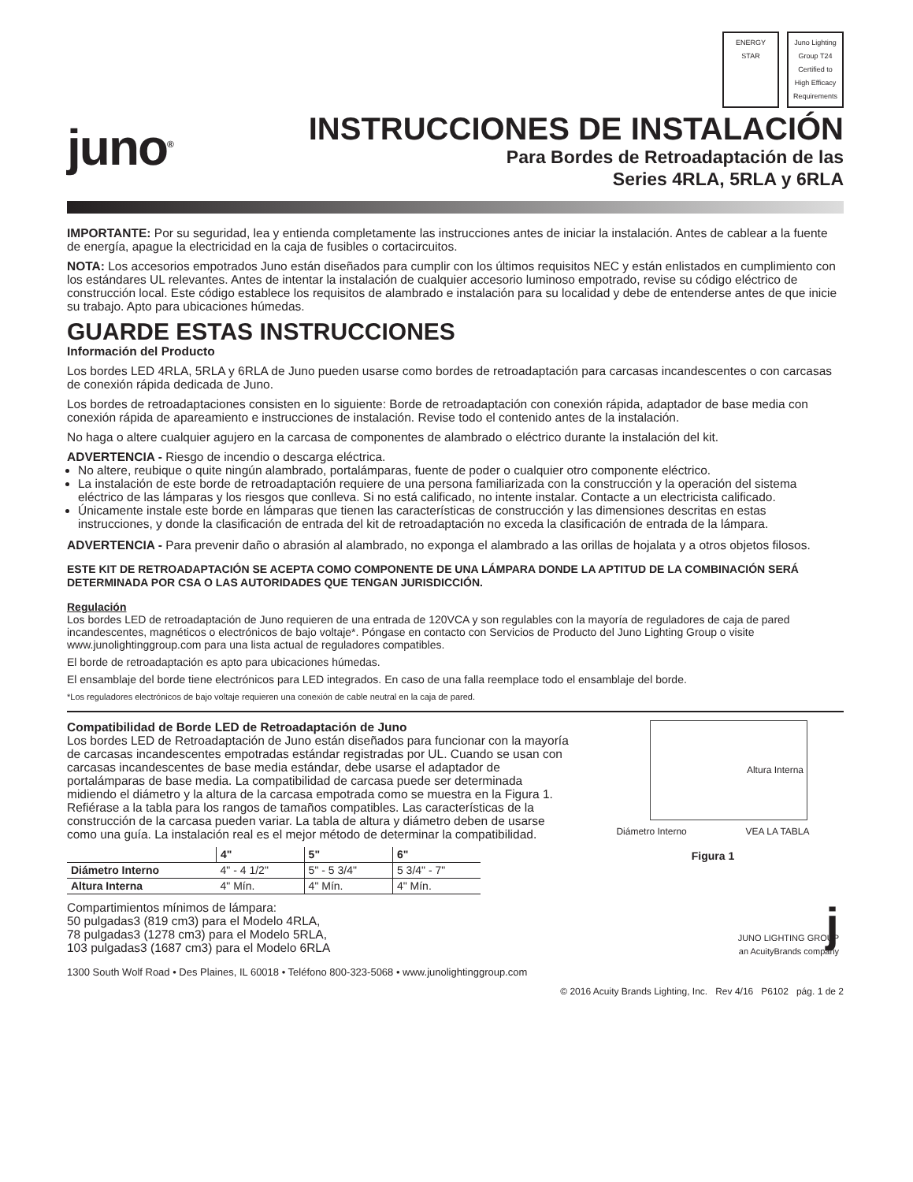juno<sup>®</sup>
ENERGY STAR Juno Lighting Group T24 Certified to High Efficacy Requirements
INSTRUCCIONES DE INSTALACIÓN
Para Bordes de Retroadaptación de las
Series 4RLA, 5RLA y 6RLA
IMPORTANTE: Por su seguridad, lea y entienda completamente las instrucciones antes de iniciar la instalación. Antes de cablear a la fuente de energía, apague la electricidad en la caja de fusibles o cortacircuitos.
NOTA: Los accesorios empotrados Juno están diseñados para cumplir con los últimos requisitos NEC y están enlistados en cumplimiento con los estándares UL relevantes. Antes de intentar la instalación de cualquier accesorio luminoso empotrado, revise su código eléctrico de construcción local. Este código establece los requisitos de alambrado e instalación para su localidad y debe de entenderse antes de que inicie su trabajo. Apto para ubicaciones húmedas.
GUARDE ESTAS INSTRUCCIONES
Información del Producto
Los bordes LED 4RLA, 5RLA y 6RLA de Juno pueden usarse como bordes de retroadaptación para carcasas incandescentes o con carcasas de conexión rápida dedicada de Juno.
Los bordes de retroadaptaciones consisten en lo siguiente: Borde de retroadaptación con conexión rápida, adaptador de base media con conexión rápida de apareamiento e instrucciones de instalación. Revise todo el contenido antes de la instalación.
No haga o altere cualquier agujero en la carcasa de componentes de alambrado o eléctrico durante la instalación del kit.
ADVERTENCIA - Riesgo de incendio o descarga eléctrica.
No altere, reubique o quite ningún alambrado, portalámparas, fuente de poder o cualquier otro componente eléctrico.
La instalación de este borde de retroadaptación requiere de una persona familiarizada con la construcción y la operación del sistema eléctrico de las lámparas y los riesgos que conlleva. Si no está calificado, no intente instalar. Contacte a un electricista calificado.
Únicamente instale este borde en lámparas que tienen las características de construcción y las dimensiones descritas en estas instrucciones, y donde la clasificación de entrada del kit de retroadaptación no exceda la clasificación de entrada de la lámpara.
ADVERTENCIA - Para prevenir daño o abrasión al alambrado, no exponga el alambrado a las orillas de hojalata y a otros objetos filosos.
ESTE KIT DE RETROADAPTACIÓN SE ACEPTA COMO COMPONENTE DE UNA LÁMPARA DONDE LA APTITUD DE LA COMBINACIÓN SERÁ DETERMINADA POR CSA O LAS AUTORIDADES QUE TENGAN JURISDICCIÓN.
Regulación
Los bordes LED de retroadaptación de Juno requieren de una entrada de 120VCA y son regulables con la mayoría de reguladores de caja de pared incandescentes, magnéticos o electrónicos de bajo voltaje*. Póngase en contacto con Servicios de Producto del Juno Lighting Group o visite www.junolightinggroup.com para una lista actual de reguladores compatibles.
El borde de retroadaptación es apto para ubicaciones húmedas.
El ensamblaje del borde tiene electrónicos para LED integrados. En caso de una falla reemplace todo el ensamblaje del borde.
*Los reguladores electrónicos de bajo voltaje requieren una conexión de cable neutral en la caja de pared.
Compatibilidad de Borde LED de Retroadaptación de Juno
Los bordes LED de Retroadaptación de Juno están diseñados para funcionar con la mayoría de carcasas incandescentes empotradas estándar registradas por UL. Cuando se usan con carcasas incandescentes de base media estándar, debe usarse el adaptador de portalámparas de base media. La compatibilidad de carcasa puede ser determinada midiendo el diámetro y la altura de la carcasa empotrada como se muestra en la Figura 1. Refiérase a la tabla para los rangos de tamaños compatibles. Las características de la construcción de la carcasa pueden variar. La tabla de altura y diámetro deben de usarse como una guía. La instalación real es el mejor método de determinar la compatibilidad.
| | 4" | 5" | 6" |
| --- | --- | --- | --- |
| Diámetro Interno | 4" - 4 1/2" | 5" - 5 3/4" | 5 3/4" - 7" |
| Altura Interna | 4" Mín. | 4" Mín. | 4" Mín. |
Compartimientos mínimos de lámpara:
50 pulgadas3 (819 cm3) para el Modelo 4RLA,
78 pulgadas3 (1278 cm3) para el Modelo 5RLA,
103 pulgadas3 (1687 cm3) para el Modelo 6RLA
Altura Interna
Diámetro Interno VEA LA TABLA
Figura 1
j
JUNO LIGHTING GROUP
an AcuityBrands company
1300 South Wolf Road • Des Plaines, IL 60018 • Teléfono 800-323-5068 • www.junolightinggroup.com
© 2016 Acuity Brands Lighting, Inc. Rev 4/16 P6102 pág. 1 de 2